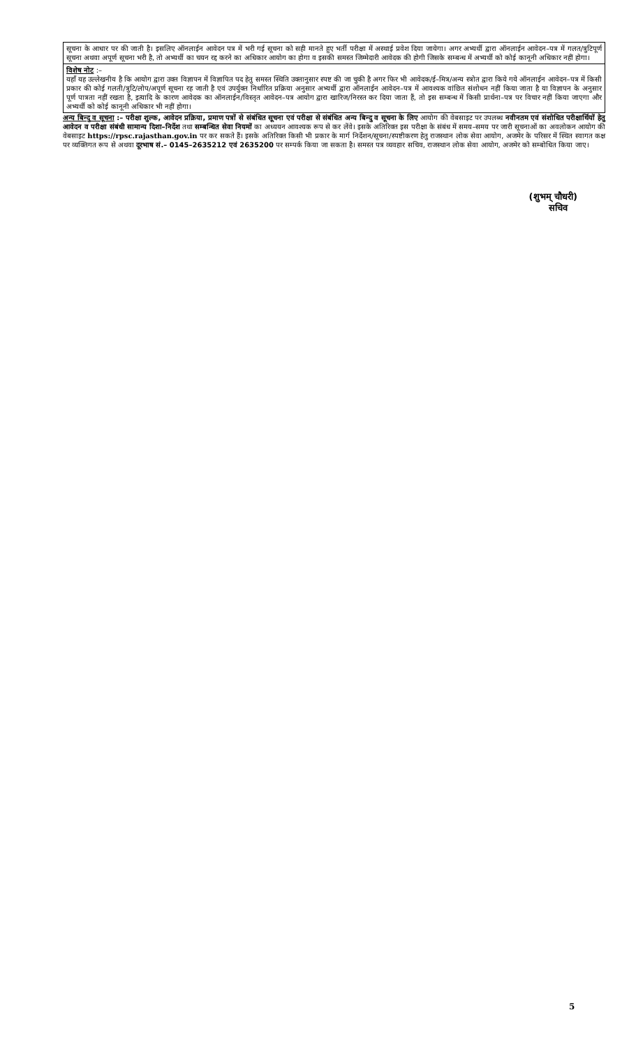सूचना के आधार पर की जाती है। इसलिए ऑनलाईन आवेदन पत्र में भरी गई सूचना को सही मानते हुए भर्ती परीक्षा में अस्थाई प्रवेश दिया जायेगा। अगर अभ्यर्थी द्वारा ऑनलाईन आवेदन–पत्र में गलत/त्रुटिपूर्ण सूचना अथवा अपूर्ण सूचना भरी है, तो अभ्यर्थी का चयन रद्द करने का अधिकार आयोग का होगा व इसकी समस्त जिम्मेदारी आवेदक की होगी जिसके सम्बन्ध में अभ्यर्थी को कोई कानूनी अधिकार नहीं होगा।
विशेष नोट :–
यहाँ यह उल्लेखनीय है कि आयोग द्वारा उक्त विज्ञापन में विज्ञापित पद हेतु समस्त स्थिति उक्तानुसार स्पष्ट की जा चुकी है अगर फिर भी आवेदक/ई–मित्र/अन्य स्त्रोत द्वारा किये गये ऑनलाईन आवेदन–पत्र में किसी प्रकार की कोई गलती/त्रुटि/लोप/अपूर्ण सूचना रह जाती है एवं उपर्युक्त निर्धारित प्रक्रिया अनुसार अभ्यर्थी द्वारा ऑनलाईन आवेदन–पत्र में आवश्यक वांछित संशोधन नहीं किया जाता है या विज्ञापन के अनुसार पूर्ण पात्रता नहीं रखता है, इत्यादि के कारण आवेदक का ऑनलाईन/विस्तृत आवेदन–पत्र आयोग द्वारा खारिज/निरस्त कर दिया जाता हैं, तो इस सम्बन्ध में किसी प्रार्थना–पत्र पर विचार नहीं किया जाएगा और अभ्यर्थी को कोई कानूनी अधिकार भी नहीं होगा।
अन्य बिन्दु व सूचना :– परीक्षा शुल्क, आवेदन प्रक्रिया, प्रमाण पत्रों से संबंधित सूचना एवं परीक्षा से संबंधित अन्य बिन्दु व सूचना के लिए आयोग की वेबसाइट पर उपलब्ध नवीनतम एवं संशोधित परीक्षार्थियों हेतु आवेदन व परीक्षा संबंधी सामान्य दिशा–निर्देश तथा सम्बन्धित सेवा नियमों का अध्ययन आवश्यक रूप से कर लेंवे। इसके अतिरिक्त इस परीक्षा के संबंध में समय–समय पर जारी सूचनाओं का अवलोकन आयोग की वेबसाइट https://rpsc.rajasthan.gov.in पर कर सकते हैं। इसके अतिरिक्त किसी भी प्रकार के मार्ग निर्देशन/सूचना/स्पष्टीकरण हेतु राजस्थान लोक सेवा आयोग, अजमेर के परिसर में स्थित स्वागत कक्ष पर व्यक्तिगत रूप से अथवा दूरभाष सं.– 0145–2635212 एवं 2635200 पर सम्पर्क किया जा सकता है। समस्त पत्र व्यवहार सचिव, राजस्थान लोक सेवा आयोग, अजमेर को सम्बोधित किया जाए।
(शुभम् चौधरी)
सचिव
5